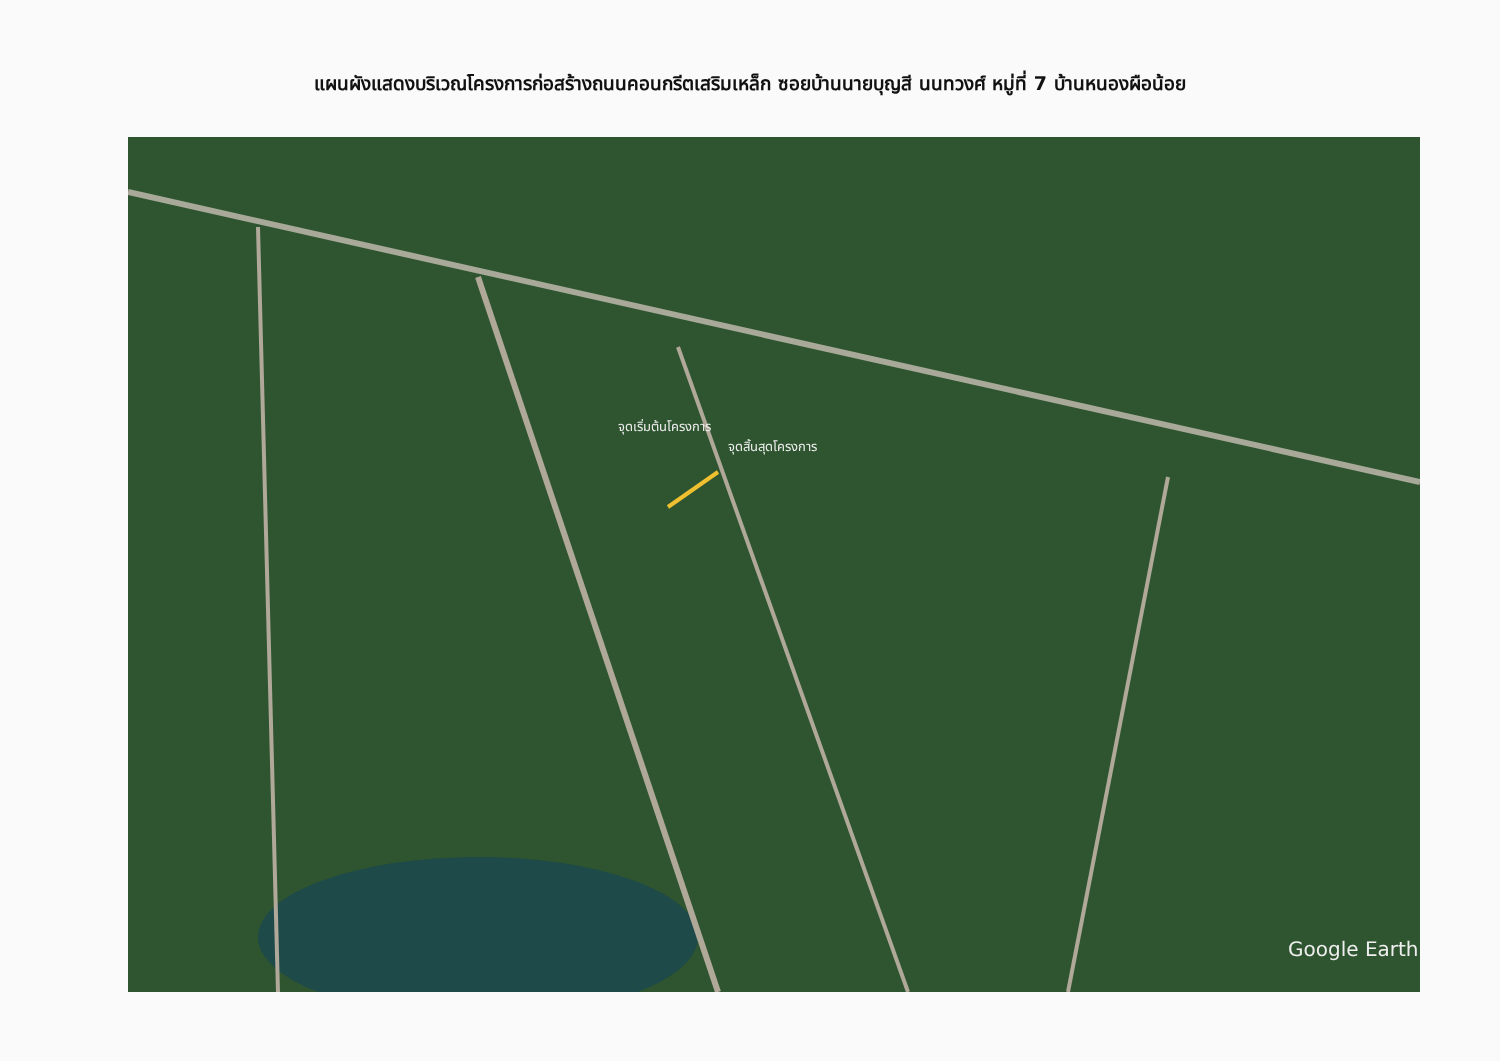แผนผังแสดงบริเวณโครงการก่อสร้างถนนคอนกรีตเสริมเหล็ก ซอยบ้านนายบุญสี นนทวงศ์ หมู่ที่ 7 บ้านหนองผือน้อย
จุดเริ่มต้นโครงการ
จุดสิ้นสุดโครงการ
Google Earth